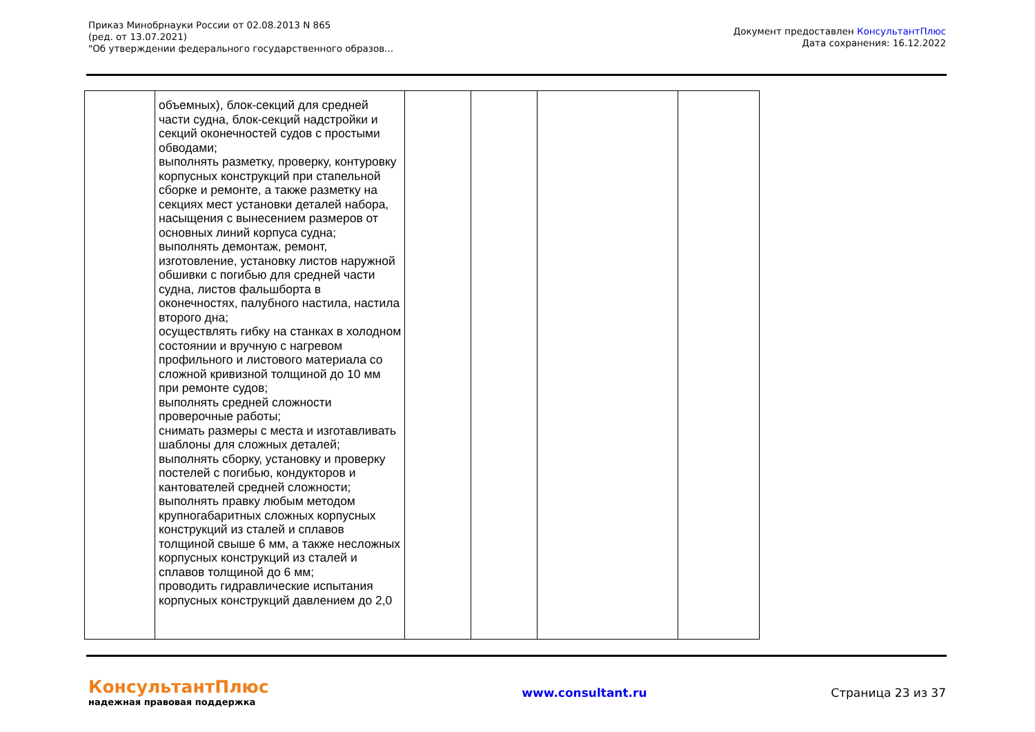Приказ Минобрнауки России от 02.08.2013 N 865
(ред. от 13.07.2021)
"Об утверждении федерального государственного образов...
Документ предоставлен КонсультантПлюс
Дата сохранения: 16.12.2022
| | объемных), блок-секций для средней части судна, блок-секций надстройки и секций оконечностей судов с простыми обводами; выполнять разметку, проверку, контуровку корпусных конструкций при стапельной сборке и ремонте, а также разметку на секциях мест установки деталей набора, насыщения с вынесением размеров от основных линий корпуса судна; выполнять демонтаж, ремонт, изготовление, установку листов наружной обшивки с погибью для средней части судна, листов фальшборта в оконечностях, палубного настила, настила второго дна; осуществлять гибку на станках в холодном состоянии и вручную с нагревом профильного и листового материала со сложной кривизной толщиной до 10 мм при ремонте судов; выполнять средней сложности проверочные работы; снимать размеры с места и изготавливать шаблоны для сложных деталей; выполнять сборку, установку и проверку постелей с погибью, кондукторов и кантователей средней сложности; выполнять правку любым методом крупногабаритных сложных корпусных конструкций из сталей и сплавов толщиной свыше 6 мм, а также несложных корпусных конструкций из сталей и сплавов толщиной до 6 мм; проводить гидравлические испытания корпусных конструкций давлением до 2,0 | | | | |
КонсультантПлюс
надежная правовая поддержка
www.consultant.ru Страница 23 из 37